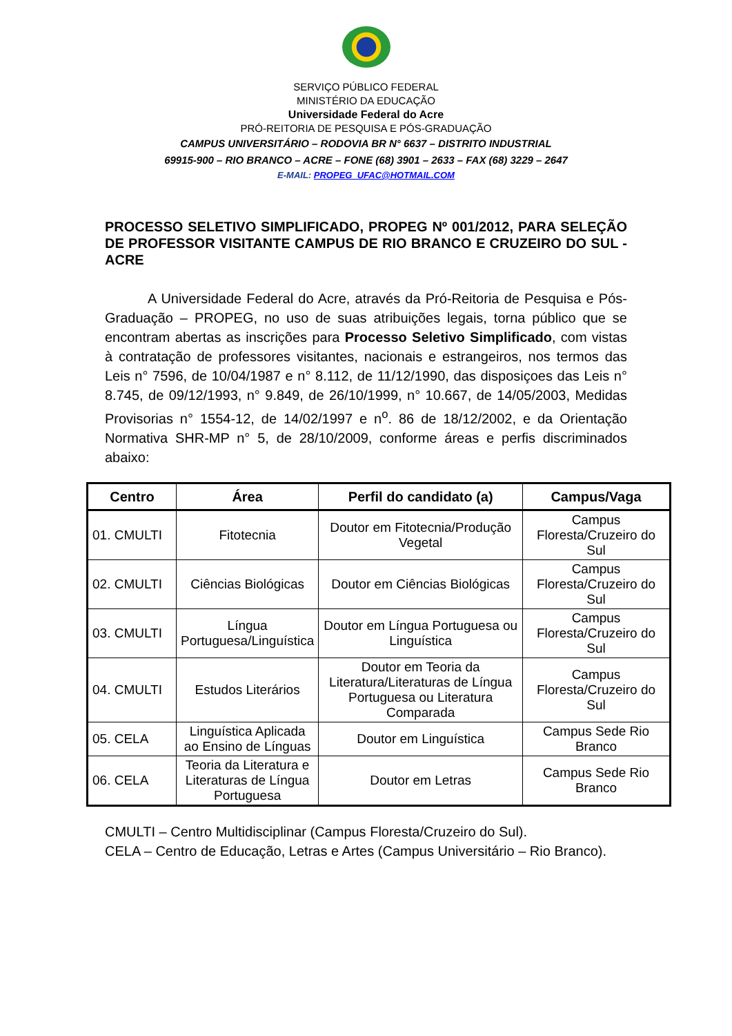SERVIÇO PÚBLICO FEDERAL
MINISTÉRIO DA EDUCAÇÃO
Universidade Federal do Acre
PRÓ-REITORIA DE PESQUISA E PÓS-GRADUAÇÃO
CAMPUS UNIVERSITÁRIO – RODOVIA BR N° 6637 – DISTRITO INDUSTRIAL
69915-900 – RIO BRANCO – ACRE – FONE (68) 3901 – 2633 – FAX (68) 3229 – 2647
E-MAIL: PROPEG_UFAC@HOTMAIL.COM
PROCESSO SELETIVO SIMPLIFICADO, PROPEG Nº 001/2012, PARA SELEÇÃO DE PROFESSOR VISITANTE CAMPUS DE RIO BRANCO E CRUZEIRO DO SUL - ACRE
A Universidade Federal do Acre, através da Pró-Reitoria de Pesquisa e Pós-Graduação – PROPEG, no uso de suas atribuições legais, torna público que se encontram abertas as inscrições para Processo Seletivo Simplificado, com vistas à contratação de professores visitantes, nacionais e estrangeiros, nos termos das Leis n° 7596, de 10/04/1987 e n° 8.112, de 11/12/1990, das disposiçoes das Leis n° 8.745, de 09/12/1993, n° 9.849, de 26/10/1999, n° 10.667, de 14/05/2003, Medidas Provisorias n° 1554-12, de 14/02/1997 e n<sup>o</sup>. 86 de 18/12/2002, e da Orientação Normativa SHR-MP n° 5, de 28/10/2009, conforme áreas e perfis discriminados abaixo:
| Centro | Área | Perfil do candidato (a) | Campus/Vaga |
| --- | --- | --- | --- |
| 01. CMULTI | Fitotecnia | Doutor em Fitotecnia/Produção Vegetal | Campus Floresta/Cruzeiro do Sul |
| 02. CMULTI | Ciências Biológicas | Doutor em Ciências Biológicas | Campus Floresta/Cruzeiro do Sul |
| 03. CMULTI | Língua Portuguesa/Linguística | Doutor em Língua Portuguesa ou Linguística | Campus Floresta/Cruzeiro do Sul |
| 04. CMULTI | Estudos Literários | Doutor em Teoria da Literatura/Literaturas de Língua Portuguesa ou Literatura Comparada | Campus Floresta/Cruzeiro do Sul |
| 05. CELA | Linguística Aplicada ao Ensino de Línguas | Doutor em Linguística | Campus Sede Rio Branco |
| 06. CELA | Teoria da Literatura e Literaturas de Língua Portuguesa | Doutor em Letras | Campus Sede Rio Branco |
CMULTI – Centro Multidisciplinar (Campus Floresta/Cruzeiro do Sul).
CELA – Centro de Educação, Letras e Artes (Campus Universitário – Rio Branco).